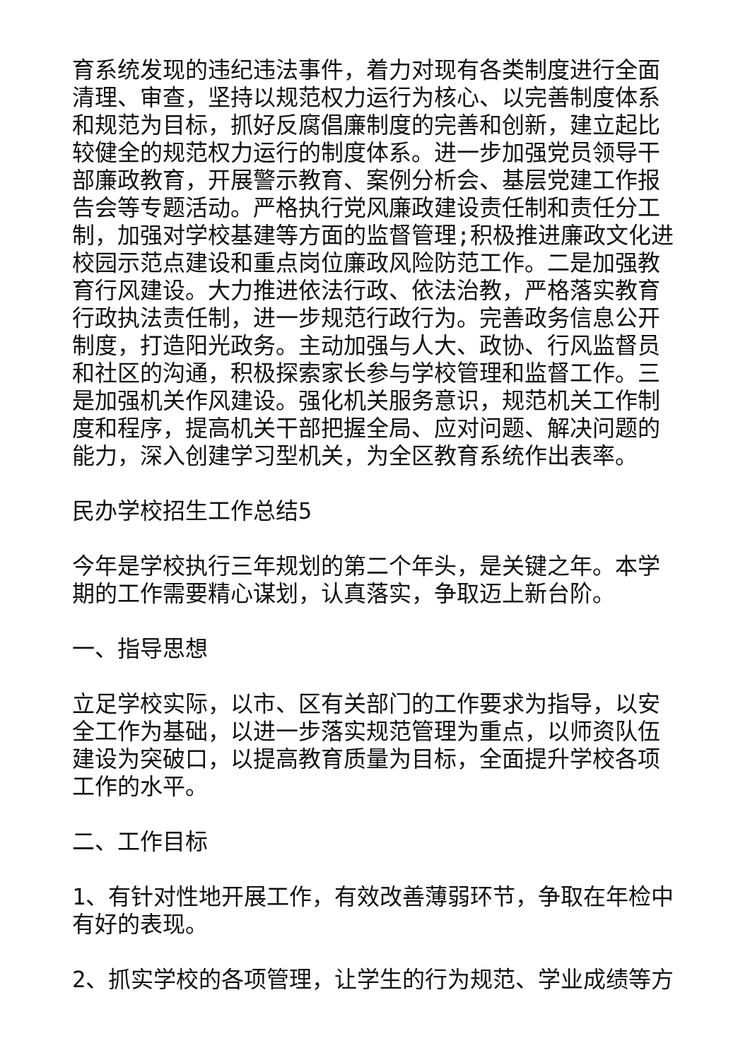育系统发现的违纪违法事件，着力对现有各类制度进行全面清理、审查，坚持以规范权力运行为核心、以完善制度体系和规范为目标，抓好反腐倡廉制度的完善和创新，建立起比较健全的规范权力运行的制度体系。进一步加强党员领导干部廉政教育，开展警示教育、案例分析会、基层党建工作报告会等专题活动。严格执行党风廉政建设责任制和责任分工制，加强对学校基建等方面的监督管理;积极推进廉政文化进校园示范点建设和重点岗位廉政风险防范工作。二是加强教育行风建设。大力推进依法行政、依法治教，严格落实教育行政执法责任制，进一步规范行政行为。完善政务信息公开制度，打造阳光政务。主动加强与人大、政协、行风监督员和社区的沟通，积极探索家长参与学校管理和监督工作。三是加强机关作风建设。强化机关服务意识，规范机关工作制度和程序，提高机关干部把握全局、应对问题、解决问题的能力，深入创建学习型机关，为全区教育系统作出表率。
民办学校招生工作总结5
今年是学校执行三年规划的第二个年头，是关键之年。本学期的工作需要精心谋划，认真落实，争取迈上新台阶。
一、指导思想
立足学校实际，以市、区有关部门的工作要求为指导，以安全工作为基础，以进一步落实规范管理为重点，以师资队伍建设为突破口，以提高教育质量为目标，全面提升学校各项工作的水平。
二、工作目标
1、有针对性地开展工作，有效改善薄弱环节，争取在年检中有好的表现。
2、抓实学校的各项管理，让学生的行为规范、学业成绩等方